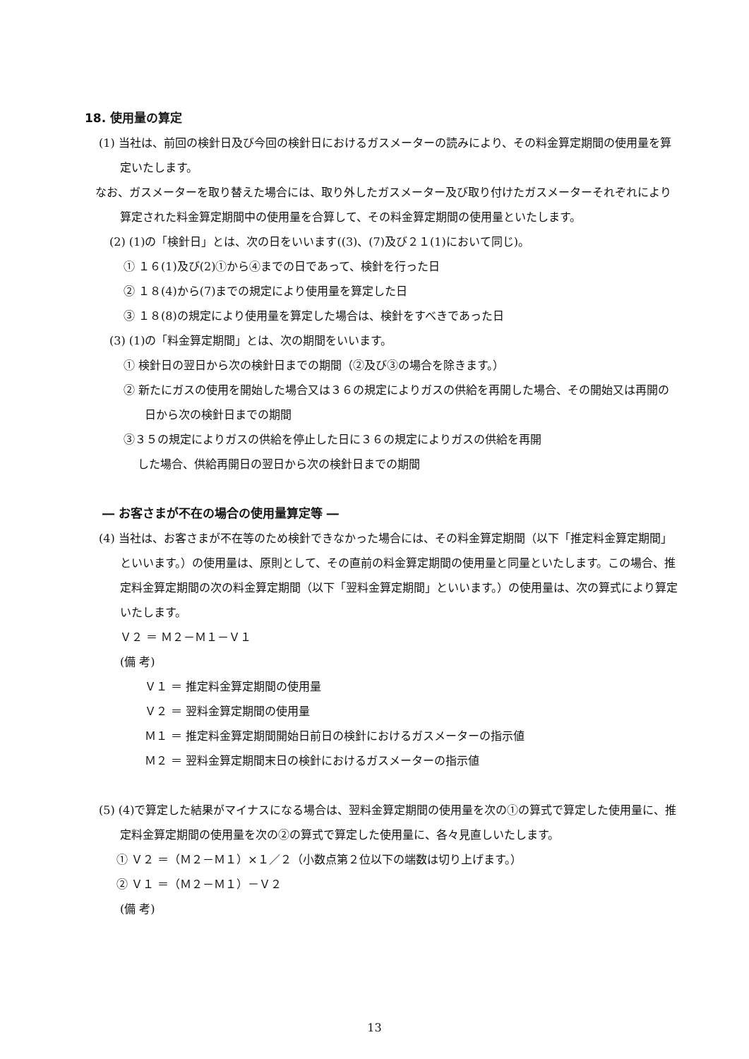18. 使用量の算定
(1) 当社は、前回の検針日及び今回の検針日におけるガスメーターの読みにより、その料金算定期間の使用量を算定いたします。
なお、ガスメーターを取り替えた場合には、取り外したガスメーター及び取り付けたガスメーターそれぞれにより算定された料金算定期間中の使用量を合算して、その料金算定期間の使用量といたします。
(2) (1)の「検針日」とは、次の日をいいます((3)、(7)及び２１(1)において同じ)。
① １６(1)及び(2)①から④までの日であって、検針を行った日
② １８(4)から(7)までの規定により使用量を算定した日
③ １８(8)の規定により使用量を算定した場合は、検針をすべきであった日
(3) (1)の「料金算定期間」とは、次の期間をいいます。
① 検針日の翌日から次の検針日までの期間（②及び③の場合を除きます。）
② 新たにガスの使用を開始した場合又は３６の規定によりガスの供給を再開した場合、その開始又は再開の日から次の検針日までの期間
③３５の規定によりガスの供給を停止した日に３６の規定によりガスの供給を再開
した場合、供給再開日の翌日から次の検針日までの期間
― お客さまが不在の場合の使用量算定等 ―
(4) 当社は、お客さまが不在等のため検針できなかった場合には、その料金算定期間（以下「推定料金算定期間」といいます。）の使用量は、原則として、その直前の料金算定期間の使用量と同量といたします。この場合、推定料金算定期間の次の料金算定期間（以下「翌料金算定期間」といいます。）の使用量は、次の算式により算定いたします。
Ｖ２ ＝ Ｍ２－Ｍ１－Ｖ１
(備 考)
Ｖ１ ＝ 推定料金算定期間の使用量
Ｖ２ ＝ 翌料金算定期間の使用量
Ｍ１ ＝ 推定料金算定期間開始日前日の検針におけるガスメーターの指示値
Ｍ２ ＝ 翌料金算定期間末日の検針におけるガスメーターの指示値
(5) (4)で算定した結果がマイナスになる場合は、翌料金算定期間の使用量を次の①の算式で算定した使用量に、推定料金算定期間の使用量を次の②の算式で算定した使用量に、各々見直しいたします。
① Ｖ２ ＝（Ｍ２－Ｍ１）×１／２（小数点第２位以下の端数は切り上げます。）
② Ｖ１ ＝（Ｍ２－Ｍ１）－Ｖ２
(備 考)
13